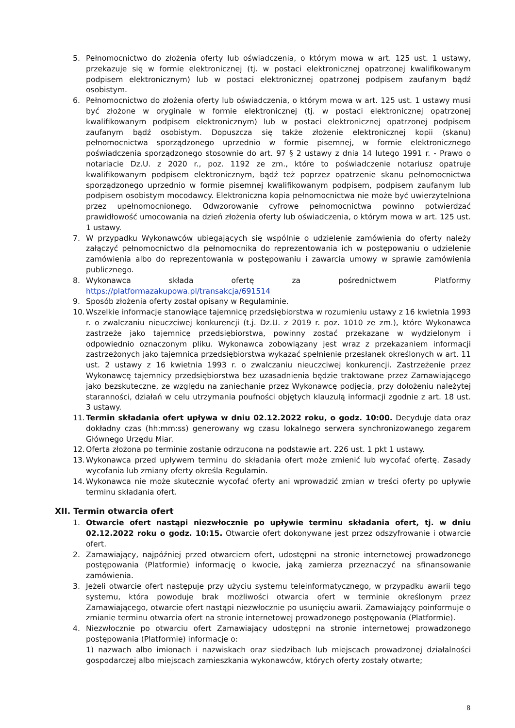5. Pełnomocnictwo do złożenia oferty lub oświadczenia, o którym mowa w art. 125 ust. 1 ustawy, przekazuje się w formie elektronicznej (tj. w postaci elektronicznej opatrzonej kwalifikowanym podpisem elektronicznym) lub w postaci elektronicznej opatrzonej podpisem zaufanym bądź osobistym.
6. Pełnomocnictwo do złożenia oferty lub oświadczenia, o którym mowa w art. 125 ust. 1 ustawy musi być złożone w oryginale w formie elektronicznej (tj. w postaci elektronicznej opatrzonej kwalifikowanym podpisem elektronicznym) lub w postaci elektronicznej opatrzonej podpisem zaufanym bądź osobistym. Dopuszcza się także złożenie elektronicznej kopii (skanu) pełnomocnictwa sporządzonego uprzednio w formie pisemnej, w formie elektronicznego poświadczenia sporządzonego stosownie do art. 97 § 2 ustawy z dnia 14 lutego 1991 r. - Prawo o notariacie Dz.U. z 2020 r., poz. 1192 ze zm., które to poświadczenie notariusz opatruje kwalifikowanym podpisem elektronicznym, bądź też poprzez opatrzenie skanu pełnomocnictwa sporządzonego uprzednio w formie pisemnej kwalifikowanym podpisem, podpisem zaufanym lub podpisem osobistym mocodawcy. Elektroniczna kopia pełnomocnictwa nie może być uwierzytelniona przez upełnomocnionego. Odwzorowanie cyfrowe pełnomocnictwa powinno potwierdzać prawidłowość umocowania na dzień złożenia oferty lub oświadczenia, o którym mowa w art. 125 ust. 1 ustawy.
7. W przypadku Wykonawców ubiegających się wspólnie o udzielenie zamówienia do oferty należy załączyć pełnomocnictwo dla pełnomocnika do reprezentowania ich w postępowaniu o udzielenie zamówienia albo do reprezentowania w postępowaniu i zawarcia umowy w sprawie zamówienia publicznego.
8. Wykonawca składa ofertę za pośrednictwem Platformy https://platformazakupowa.pl/transakcja/691514
9. Sposób złożenia oferty został opisany w Regulaminie.
10. Wszelkie informacje stanowiące tajemnicę przedsiębiorstwa w rozumieniu ustawy z 16 kwietnia 1993 r. o zwalczaniu nieuczciwej konkurencji (t.j. Dz.U. z 2019 r. poz. 1010 ze zm.), które Wykonawca zastrzeże jako tajemnicę przedsiębiorstwa, powinny zostać przekazane w wydzielonym i odpowiednio oznaczonym pliku. Wykonawca zobowiązany jest wraz z przekazaniem informacji zastrzeżonych jako tajemnica przedsiębiorstwa wykazać spełnienie przesłanek określonych w art. 11 ust. 2 ustawy z 16 kwietnia 1993 r. o zwalczaniu nieuczciwej konkurencji. Zastrzeżenie przez Wykonawcę tajemnicy przedsiębiorstwa bez uzasadnienia będzie traktowane przez Zamawiającego jako bezskuteczne, ze względu na zaniechanie przez Wykonawcę podjęcia, przy dołożeniu należytej staranności, działań w celu utrzymania poufności objętych klauzulą informacji zgodnie z art. 18 ust. 3 ustawy.
11. Termin składania ofert upływa w dniu 02.12.2022 roku, o godz. 10:00. Decyduje data oraz dokładny czas (hh:mm:ss) generowany wg czasu lokalnego serwera synchronizowanego zegarem Głównego Urzędu Miar.
12. Oferta złożona po terminie zostanie odrzucona na podstawie art. 226 ust. 1 pkt 1 ustawy.
13. Wykonawca przed upływem terminu do składania ofert może zmienić lub wycofać ofertę. Zasady wycofania lub zmiany oferty określa Regulamin.
14. Wykonawca nie może skutecznie wycofać oferty ani wprowadzić zmian w treści oferty po upływie terminu składania ofert.
XII. Termin otwarcia ofert
1. Otwarcie ofert nastąpi niezwłocznie po upływie terminu składania ofert, tj. w dniu 02.12.2022 roku o godz. 10:15. Otwarcie ofert dokonywane jest przez odszyfrowanie i otwarcie ofert.
2. Zamawiający, najpóźniej przed otwarciem ofert, udostępni na stronie internetowej prowadzonego postępowania (Platformie) informację o kwocie, jaką zamierza przeznaczyć na sfinansowanie zamówienia.
3. Jeżeli otwarcie ofert następuje przy użyciu systemu teleinformatycznego, w przypadku awarii tego systemu, która powoduje brak możliwości otwarcia ofert w terminie określonym przez Zamawiającego, otwarcie ofert nastąpi niezwłocznie po usunięciu awarii. Zamawiający poinformuje o zmianie terminu otwarcia ofert na stronie internetowej prowadzonego postępowania (Platformie).
4. Niezwłocznie po otwarciu ofert Zamawiający udostępni na stronie internetowej prowadzonego postępowania (Platformie) informacje o:
1) nazwach albo imionach i nazwiskach oraz siedzibach lub miejscach prowadzonej działalności gospodarczej albo miejscach zamieszkania wykonawców, których oferty zostały otwarte;
8